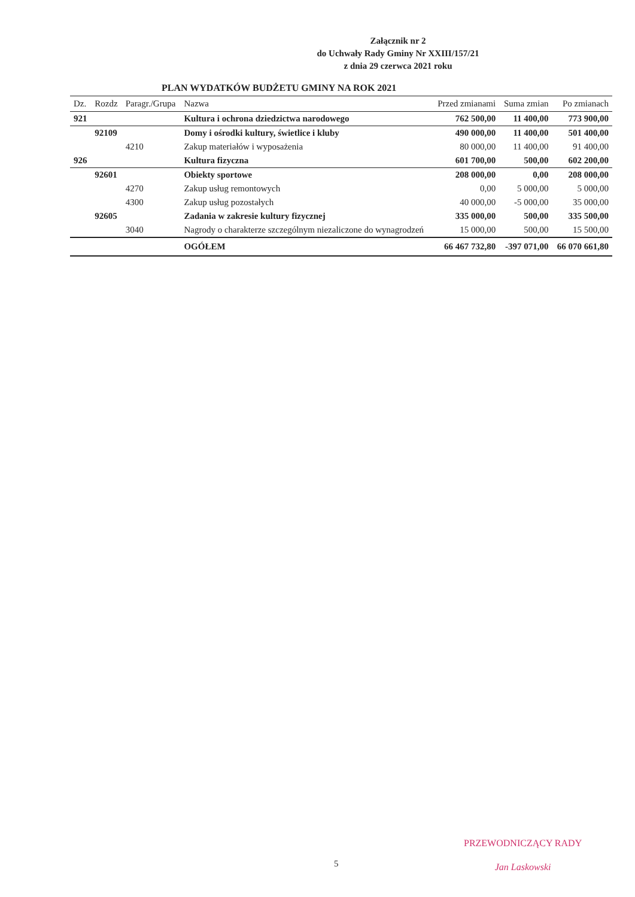Załącznik nr 2
do Uchwały Rady Gminy Nr XXIII/157/21
z dnia 29 czerwca 2021 roku
PLAN WYDATKÓW BUDŻETU GMINY NA ROK 2021
| Dz. | Rozdz | Paragr./Grupa | Nazwa | Przed zmianami | Suma zmian | Po zmianach |
| --- | --- | --- | --- | --- | --- | --- |
| 921 | | | Kultura i ochrona dziedzictwa narodowego | 762 500,00 | 11 400,00 | 773 900,00 |
| | 92109 | | Domy i ośrodki kultury, świetlice i kluby | 490 000,00 | 11 400,00 | 501 400,00 |
| | | 4210 | Zakup materiałów i wyposażenia | 80 000,00 | 11 400,00 | 91 400,00 |
| 926 | | | Kultura fizyczna | 601 700,00 | 500,00 | 602 200,00 |
| | 92601 | | Obiekty sportowe | 208 000,00 | 0,00 | 208 000,00 |
| | | 4270 | Zakup usług remontowych | 0,00 | 5 000,00 | 5 000,00 |
| | | 4300 | Zakup usług pozostałych | 40 000,00 | -5 000,00 | 35 000,00 |
| | 92605 | | Zadania w zakresie kultury fizycznej | 335 000,00 | 500,00 | 335 500,00 |
| | | 3040 | Nagrody o charakterze szczególnym niezaliczone do wynagrodzeń | 15 000,00 | 500,00 | 15 500,00 |
| | | | OGÓŁEM | 66 467 732,80 | -397 071,00 | 66 070 661,80 |
5
PRZEWODNICZĄCY RADY
Jan Laskowski